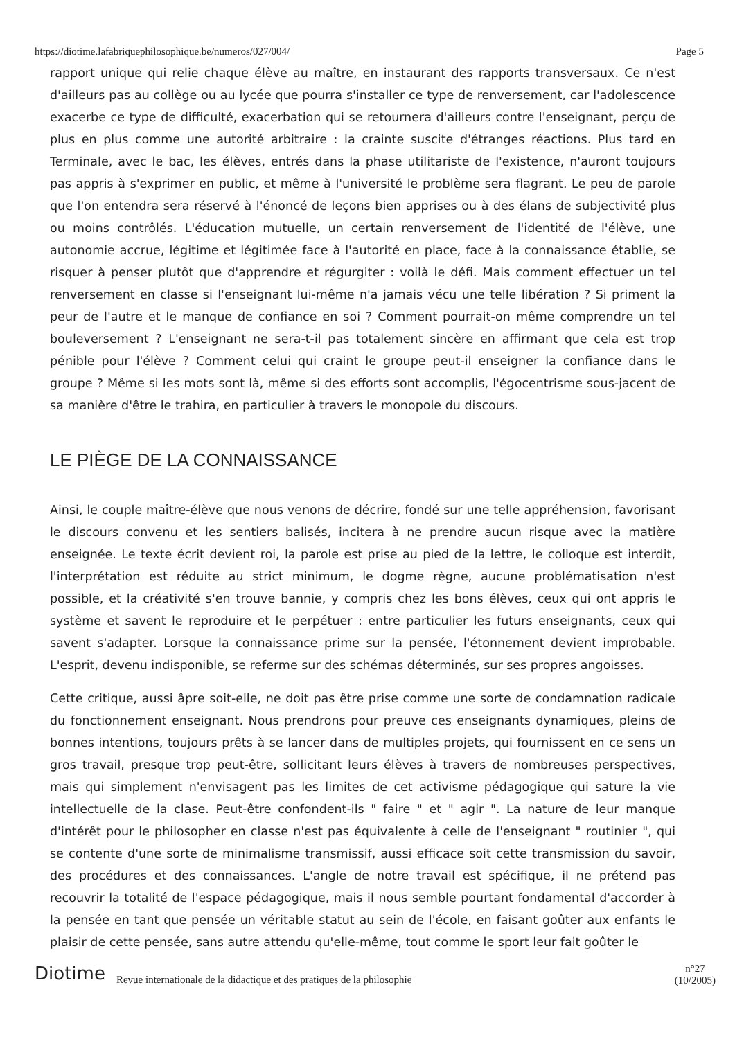https://diotime.lafabriquephilosophique.be/numeros/027/004/ Page 5
rapport unique qui relie chaque élève au maître, en instaurant des rapports transversaux. Ce n'est d'ailleurs pas au collège ou au lycée que pourra s'installer ce type de renversement, car l'adolescence exacerbe ce type de difficulté, exacerbation qui se retournera d'ailleurs contre l'enseignant, perçu de plus en plus comme une autorité arbitraire : la crainte suscite d'étranges réactions. Plus tard en Terminale, avec le bac, les élèves, entrés dans la phase utilitariste de l'existence, n'auront toujours pas appris à s'exprimer en public, et même à l'université le problème sera flagrant. Le peu de parole que l'on entendra sera réservé à l'énoncé de leçons bien apprises ou à des élans de subjectivité plus ou moins contrôlés. L'éducation mutuelle, un certain renversement de l'identité de l'élève, une autonomie accrue, légitime et légitimée face à l'autorité en place, face à la connaissance établie, se risquer à penser plutôt que d'apprendre et régurgiter : voilà le défi. Mais comment effectuer un tel renversement en classe si l'enseignant lui-même n'a jamais vécu une telle libération ? Si priment la peur de l'autre et le manque de confiance en soi ? Comment pourrait-on même comprendre un tel bouleversement ? L'enseignant ne sera-t-il pas totalement sincère en affirmant que cela est trop pénible pour l'élève ? Comment celui qui craint le groupe peut-il enseigner la confiance dans le groupe ? Même si les mots sont là, même si des efforts sont accomplis, l'égocentrisme sous-jacent de sa manière d'être le trahira, en particulier à travers le monopole du discours.
LE PIÈGE DE LA CONNAISSANCE
Ainsi, le couple maître-élève que nous venons de décrire, fondé sur une telle appréhension, favorisant le discours convenu et les sentiers balisés, incitera à ne prendre aucun risque avec la matière enseignée. Le texte écrit devient roi, la parole est prise au pied de la lettre, le colloque est interdit, l'interprétation est réduite au strict minimum, le dogme règne, aucune problématisation n'est possible, et la créativité s'en trouve bannie, y compris chez les bons élèves, ceux qui ont appris le système et savent le reproduire et le perpétuer : entre particulier les futurs enseignants, ceux qui savent s'adapter. Lorsque la connaissance prime sur la pensée, l'étonnement devient improbable. L'esprit, devenu indisponible, se referme sur des schémas déterminés, sur ses propres angoisses.
Cette critique, aussi âpre soit-elle, ne doit pas être prise comme une sorte de condamnation radicale du fonctionnement enseignant. Nous prendrons pour preuve ces enseignants dynamiques, pleins de bonnes intentions, toujours prêts à se lancer dans de multiples projets, qui fournissent en ce sens un gros travail, presque trop peut-être, sollicitant leurs élèves à travers de nombreuses perspectives, mais qui simplement n'envisagent pas les limites de cet activisme pédagogique qui sature la vie intellectuelle de la clase. Peut-être confondent-ils " faire " et " agir ". La nature de leur manque d'intérêt pour le philosopher en classe n'est pas équivalente à celle de l'enseignant " routinier ", qui se contente d'une sorte de minimalisme transmissif, aussi efficace soit cette transmission du savoir, des procédures et des connaissances. L'angle de notre travail est spécifique, il ne prétend pas recouvrir la totalité de l'espace pédagogique, mais il nous semble pourtant fondamental d'accorder à la pensée en tant que pensée un véritable statut au sein de l'école, en faisant goûter aux enfants le plaisir de cette pensée, sans autre attendu qu'elle-même, tout comme le sport leur fait goûter le
Diotime Revue internationale de la didactique et des pratiques de la philosophie n°27
(10/2005)